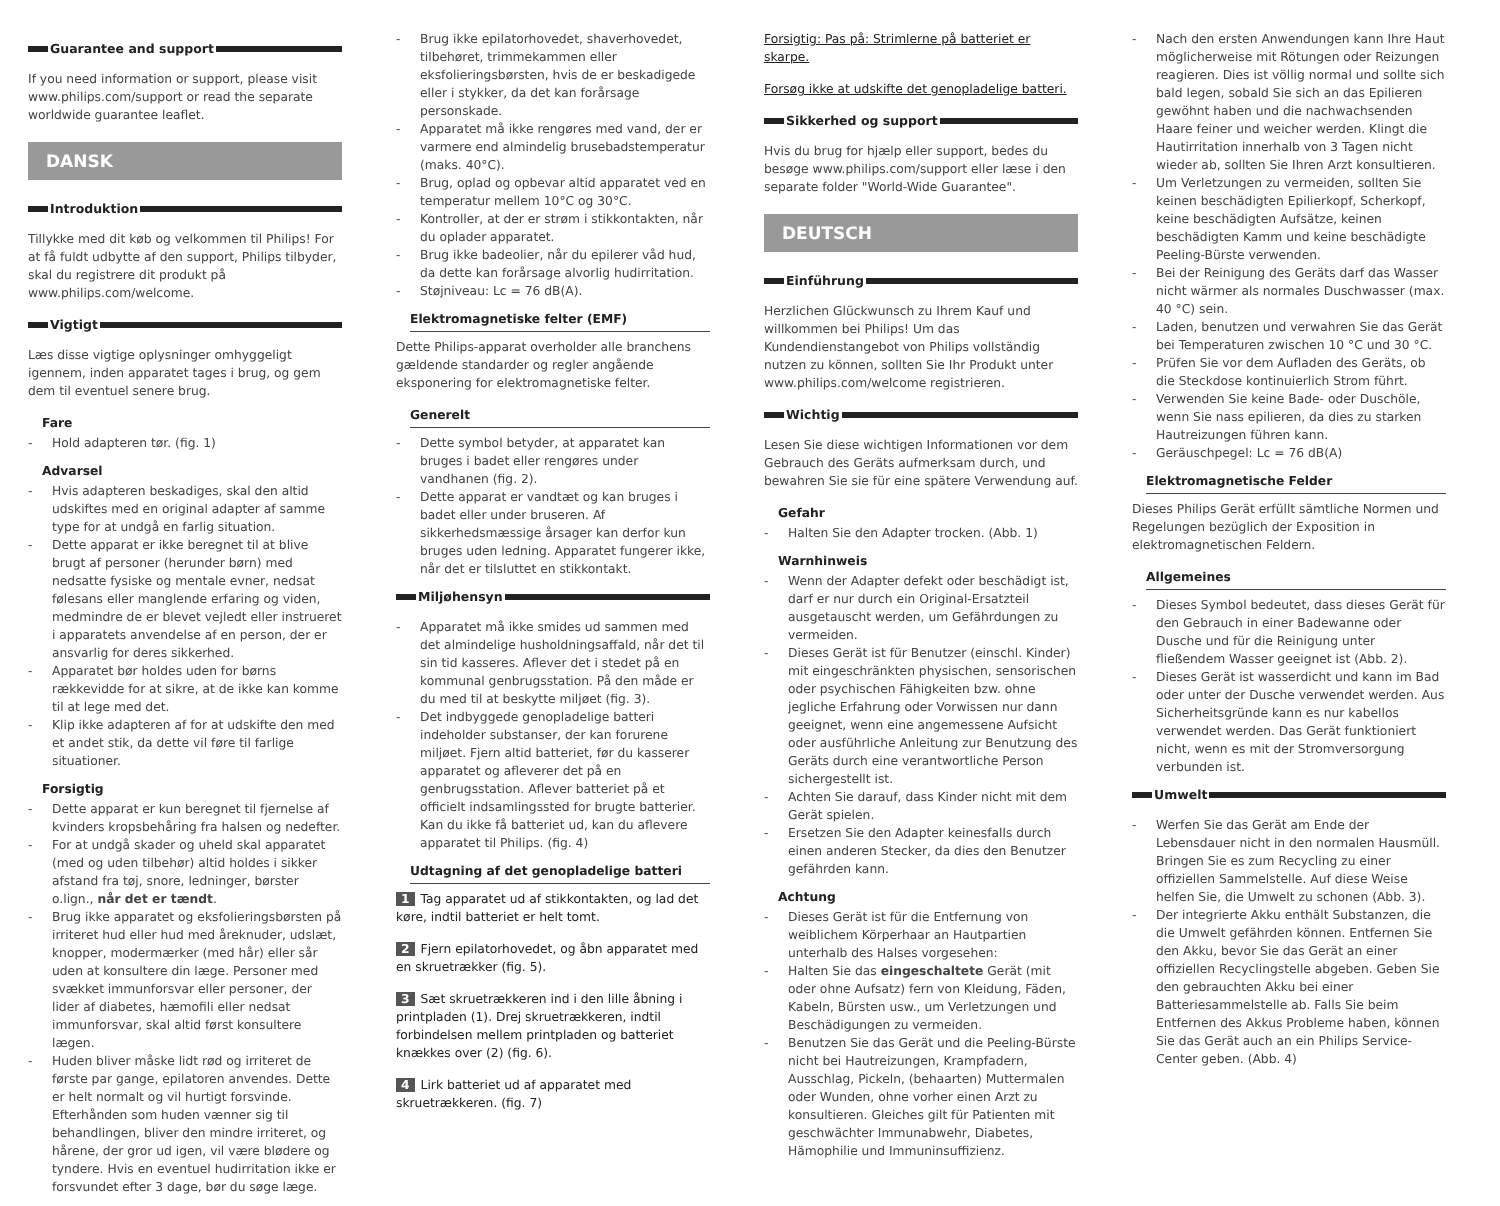Guarantee and support
If you need information or support, please visit www.philips.com/support or read the separate worldwide guarantee leaflet.
DANSK
Introduktion
Tillykke med dit køb og velkommen til Philips! For at få fuldt udbytte af den support, Philips tilbyder, skal du registrere dit produkt på www.philips.com/welcome.
Vigtigt
Læs disse vigtige oplysninger omhyggeligt igennem, inden apparatet tages i brug, og gem dem til eventuel senere brug.
Fare
- Hold adapteren tør. (fig. 1)
Advarsel
- Hvis adapteren beskadiges, skal den altid udskiftes med en original adapter af samme type for at undgå en farlig situation.
- Dette apparat er ikke beregnet til at blive brugt af personer (herunder børn) med nedsatte fysiske og mentale evner, nedsat følesans eller manglende erfaring og viden, medmindre de er blevet vejledt eller instrueret i apparatets anvendelse af en person, der er ansvarlig for deres sikkerhed.
- Apparatet bør holdes uden for børns rækkevidde for at sikre, at de ikke kan komme til at lege med det.
- Klip ikke adapteren af for at udskifte den med et andet stik, da dette vil føre til farlige situationer.
Forsigtig
- Dette apparat er kun beregnet til fjernelse af kvinders kropsbehåring fra halsen og nedefter.
- For at undgå skader og uheld skal apparatet (med og uden tilbehør) altid holdes i sikker afstand fra tøj, snore, ledninger, børster o.lign., når det er tændt.
- Brug ikke apparatet og eksfolieringsbørsten på irriteret hud eller hud med åreknuder, udslæt, knopper, modermærker (med hår) eller sår uden at konsultere din læge. Personer med svækket immunforsvar eller personer, der lider af diabetes, hæmofili eller nedsat immunforsvar, skal altid først konsultere lægen.
- Huden bliver måske lidt rød og irriteret de første par gange, epilatoren anvendes. Dette er helt normalt og vil hurtigt forsvinde. Efterhånden som huden vænner sig til behandlingen, bliver den mindre irriteret, og hårene, der gror ud igen, vil være blødere og tyndere. Hvis en eventuel hudirritation ikke er forsvundet efter 3 dage, bør du søge læge.
- Brug ikke epilatorhovedet, shaverhovedet, tilbehøret, trimmekammen eller eksfolieringsbørsten, hvis de er beskadigede eller i stykker, da det kan forårsage personskade.
- Apparatet må ikke rengøres med vand, der er varmere end almindelig brusebadstemperatur (maks. 40°C).
- Brug, oplad og opbevar altid apparatet ved en temperatur mellem 10°C og 30°C.
- Kontroller, at der er strøm i stikkontakten, når du oplader apparatet.
- Brug ikke badeolier, når du epilerer våd hud, da dette kan forårsage alvorlig hudirritation.
- Støjniveau: Lc = 76 dB(A).
Elektromagnetiske felter (EMF)
Dette Philips-apparat overholder alle branchens gældende standarder og regler angående eksponering for elektromagnetiske felter.
Generelt
- Dette symbol betyder, at apparatet kan bruges i badet eller rengøres under vandhanen (fig. 2).
- Dette apparat er vandtæt og kan bruges i badet eller under bruseren. Af sikkerhedsmæssige årsager kan derfor kun bruges uden ledning. Apparatet fungerer ikke, når det er tilsluttet en stikkontakt.
Miljøhensyn
- Apparatet må ikke smides ud sammen med det almindelige husholdningsaffald, når det til sin tid kasseres. Aflever det i stedet på en kommunal genbrugsstation. På den måde er du med til at beskytte miljøet (fig. 3).
- Det indbyggede genopladelige batteri indeholder substanser, der kan forurene miljøet. Fjern altid batteriet, før du kasserer apparatet og afleverer det på en genbrugsstation. Aflever batteriet på et officielt indsamlingssted for brugte batterier. Kan du ikke få batteriet ud, kan du aflevere apparatet til Philips. (fig. 4)
Udtagning af det genopladelige batteri
1 Tag apparatet ud af stikkontakten, og lad det køre, indtil batteriet er helt tomt.
2 Fjern epilatorhovedet, og åbn apparatet med en skruetrækker (fig. 5).
3 Sæt skruetrækkeren ind i den lille åbning i printpladen (1). Drej skruetrækkeren, indtil forbindelsen mellem printpladen og batteriet knækkes over (2) (fig. 6).
4 Lirk batteriet ud af apparatet med skruetrækkeren. (fig. 7)
Forsigtig: Pas på: Strimlerne på batteriet er skarpe.
Forsøg ikke at udskifte det genopladelige batteri.
Sikkerhed og support
Hvis du brug for hjælp eller support, bedes du besøge www.philips.com/support eller læse i den separate folder "World-Wide Guarantee".
DEUTSCH
Einführung
Herzlichen Glückwunsch zu Ihrem Kauf und willkommen bei Philips! Um das Kundendienstangebot von Philips vollständig nutzen zu können, sollten Sie Ihr Produkt unter www.philips.com/welcome registrieren.
Wichtig
Lesen Sie diese wichtigen Informationen vor dem Gebrauch des Geräts aufmerksam durch, und bewahren Sie sie für eine spätere Verwendung auf.
Gefahr
- Halten Sie den Adapter trocken. (Abb. 1)
Warnhinweis
- Wenn der Adapter defekt oder beschädigt ist, darf er nur durch ein Original-Ersatzteil ausgetauscht werden, um Gefährdungen zu vermeiden.
- Dieses Gerät ist für Benutzer (einschl. Kinder) mit eingeschränkten physischen, sensorischen oder psychischen Fähigkeiten bzw. ohne jegliche Erfahrung oder Vorwissen nur dann geeignet, wenn eine angemessene Aufsicht oder ausführliche Anleitung zur Benutzung des Geräts durch eine verantwortliche Person sichergestellt ist.
- Achten Sie darauf, dass Kinder nicht mit dem Gerät spielen.
- Ersetzen Sie den Adapter keinesfalls durch einen anderen Stecker, da dies den Benutzer gefährden kann.
Achtung
- Dieses Gerät ist für die Entfernung von weiblichem Körperhaar an Hautpartien unterhalb des Halses vorgesehen:
- Halten Sie das eingeschaltete Gerät (mit oder ohne Aufsatz) fern von Kleidung, Fäden, Kabeln, Bürsten usw., um Verletzungen und Beschädigungen zu vermeiden.
- Benutzen Sie das Gerät und die Peeling-Bürste nicht bei Hautreizungen, Krampfadern, Ausschlag, Pickeln, (behaarten) Muttermalen oder Wunden, ohne vorher einen Arzt zu konsultieren. Gleiches gilt für Patienten mit geschwächter Immunabwehr, Diabetes, Hämophilie und Immuninsuffizienz.
- Nach den ersten Anwendungen kann Ihre Haut möglicherweise mit Rötungen oder Reizungen reagieren. Dies ist völlig normal und sollte sich bald legen, sobald Sie sich an das Epilieren gewöhnt haben und die nachwachsenden Haare feiner und weicher werden. Klingt die Hautirritation innerhalb von 3 Tagen nicht wieder ab, sollten Sie Ihren Arzt konsultieren.
- Um Verletzungen zu vermeiden, sollten Sie keinen beschädigten Epilierkopf, Scherkopf, keine beschädigten Aufsätze, keinen beschädigten Kamm und keine beschädigte Peeling-Bürste verwenden.
- Bei der Reinigung des Geräts darf das Wasser nicht wärmer als normales Duschwasser (max. 40 °C) sein.
- Laden, benutzen und verwahren Sie das Gerät bei Temperaturen zwischen 10 °C und 30 °C.
- Prüfen Sie vor dem Aufladen des Geräts, ob die Steckdose kontinuierlich Strom führt.
- Verwenden Sie keine Bade- oder Duschöle, wenn Sie nass epilieren, da dies zu starken Hautreizungen führen kann.
- Geräuschpegel: Lc = 76 dB(A)
Elektromagnetische Felder
Dieses Philips Gerät erfüllt sämtliche Normen und Regelungen bezüglich der Exposition in elektromagnetischen Feldern.
Allgemeines
- Dieses Symbol bedeutet, dass dieses Gerät für den Gebrauch in einer Badewanne oder Dusche und für die Reinigung unter fließendem Wasser geeignet ist (Abb. 2).
- Dieses Gerät ist wasserdicht und kann im Bad oder unter der Dusche verwendet werden. Aus Sicherheitsgründe kann es nur kabellos verwendet werden. Das Gerät funktioniert nicht, wenn es mit der Stromversorgung verbunden ist.
Umwelt
- Werfen Sie das Gerät am Ende der Lebensdauer nicht in den normalen Hausmüll. Bringen Sie es zum Recycling zu einer offiziellen Sammelstelle. Auf diese Weise helfen Sie, die Umwelt zu schonen (Abb. 3).
- Der integrierte Akku enthält Substanzen, die die Umwelt gefährden können. Entfernen Sie den Akku, bevor Sie das Gerät an einer offiziellen Recyclingstelle abgeben. Geben Sie den gebrauchten Akku bei einer Batteriesammelstelle ab. Falls Sie beim Entfernen des Akkus Probleme haben, können Sie das Gerät auch an ein Philips Service-Center geben. (Abb. 4)